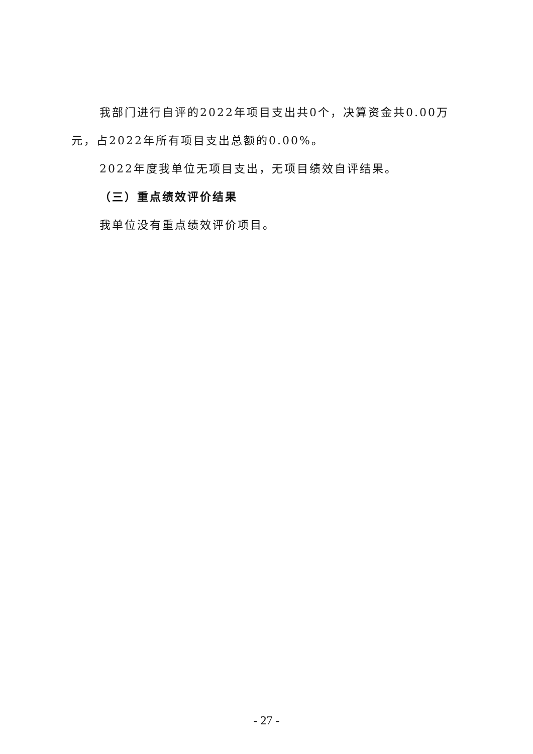我部门进行自评的2022年项目支出共0个，决算资金共0.00万元，占2022年所有项目支出总额的0.00%。
2022年度我单位无项目支出，无项目绩效自评结果。
（三）重点绩效评价结果
我单位没有重点绩效评价项目。
- 27 -